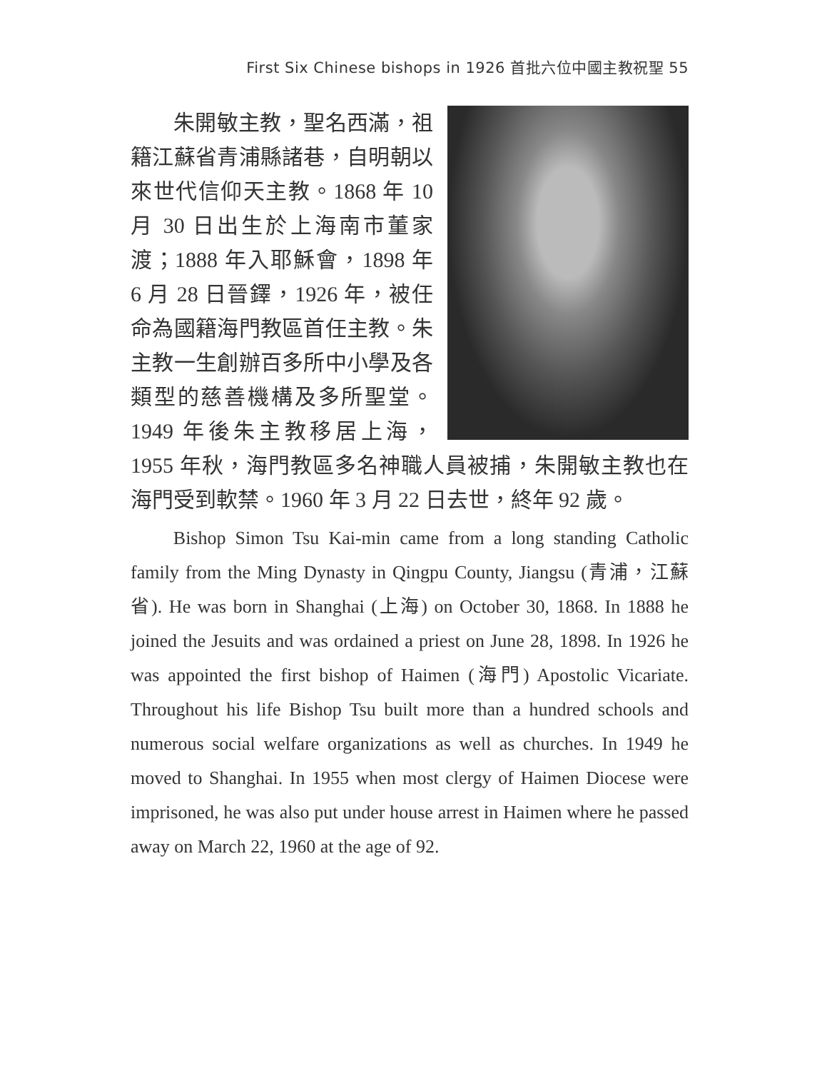First Six Chinese bishops in 1926 首批六位中國主教祝聖 55
朱開敏主教，聖名西滿，祖籍江蘇省青浦縣諸巷，自明朝以來世代信仰天主教。1868 年 10 月 30 日出生於上海南市董家渡；1888 年入耶穌會，1898 年 6 月 28 日晉鐸，1926 年，被任命為國籍海門教區首任主教。朱主教一生創辦百多所中小學及各類型的慈善機構及多所聖堂。1949 年後朱主教移居上海，1955 年秋，海門教區多名神職人員被捕，朱開敏主教也在海門受到軟禁。1960 年 3 月 22 日去世，終年 92 歲。
Bishop Simon Tsu Kai-min came from a long standing Catholic family from the Ming Dynasty in Qingpu County, Jiangsu (青浦，江蘇省). He was born in Shanghai (上海) on October 30, 1868. In 1888 he joined the Jesuits and was ordained a priest on June 28, 1898. In 1926 he was appointed the first bishop of Haimen (海門) Apostolic Vicariate. Throughout his life Bishop Tsu built more than a hundred schools and numerous social welfare organizations as well as churches. In 1949 he moved to Shanghai. In 1955 when most clergy of Haimen Diocese were imprisoned, he was also put under house arrest in Haimen where he passed away on March 22, 1960 at the age of 92.